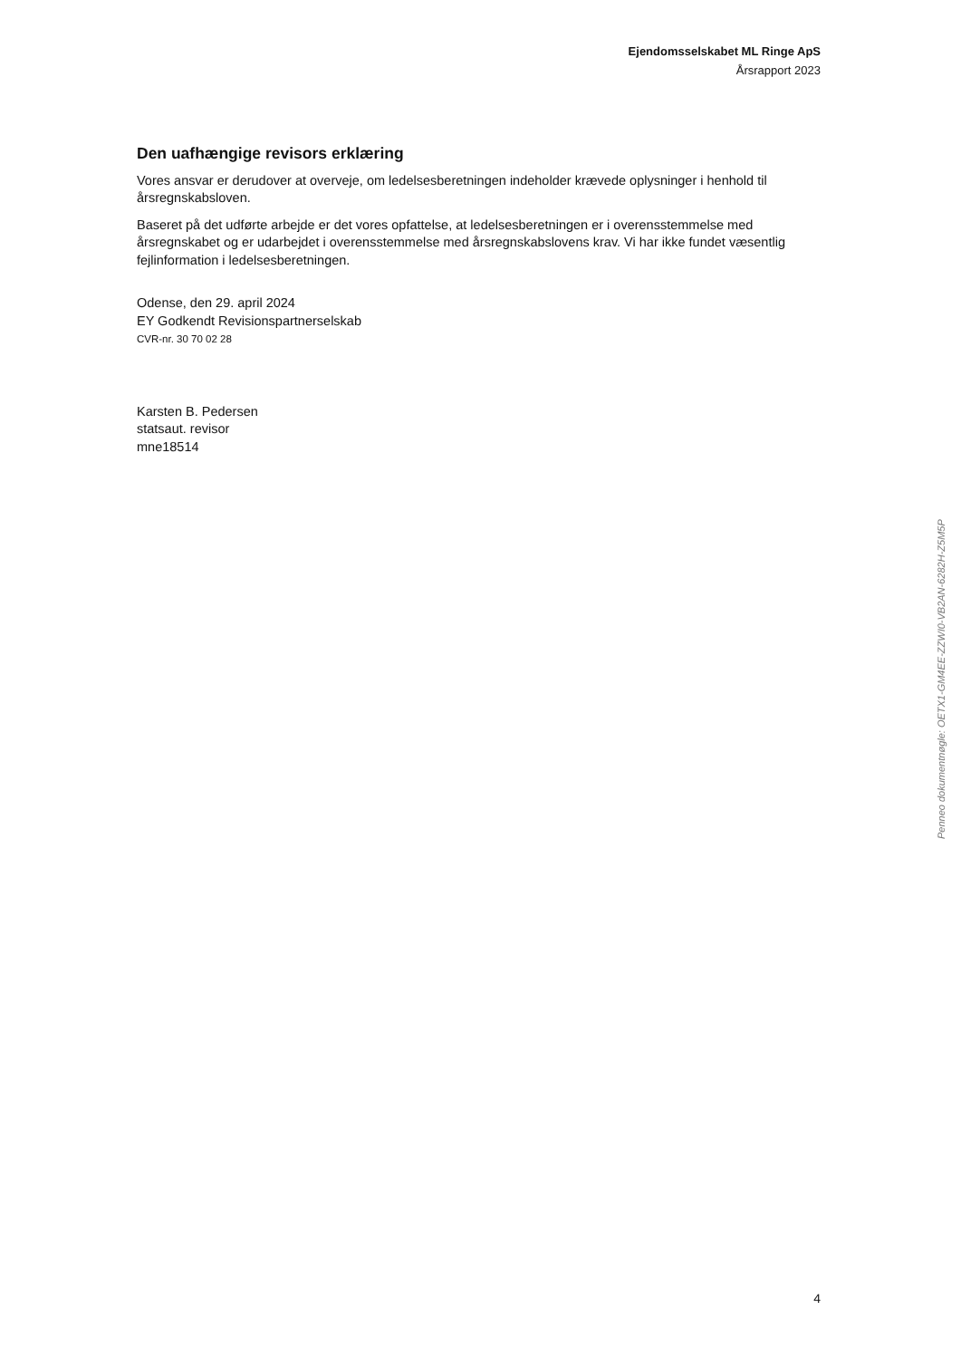Ejendomsselskabet ML Ringe ApS
Årsrapport 2023
Den uafhængige revisors erklæring
Vores ansvar er derudover at overveje, om ledelsesberetningen indeholder krævede oplysninger i henhold til årsregnskabsloven.
Baseret på det udførte arbejde er det vores opfattelse, at ledelsesberetningen er i overensstemmelse med årsregnskabet og er udarbejdet i overensstemmelse med årsregnskabslovens krav. Vi har ikke fundet væsentlig fejlinformation i ledelsesberetningen.
Odense, den 29. april 2024
EY Godkendt Revisionspartnerselskab
CVR-nr. 30 70 02 28
Karsten B. Pedersen
statsaut. revisor
mne18514
Penneo dokumentnøgle: OETX1-GM4EE-ZZWI0-VB2AN-6282H-Z5M5P
4